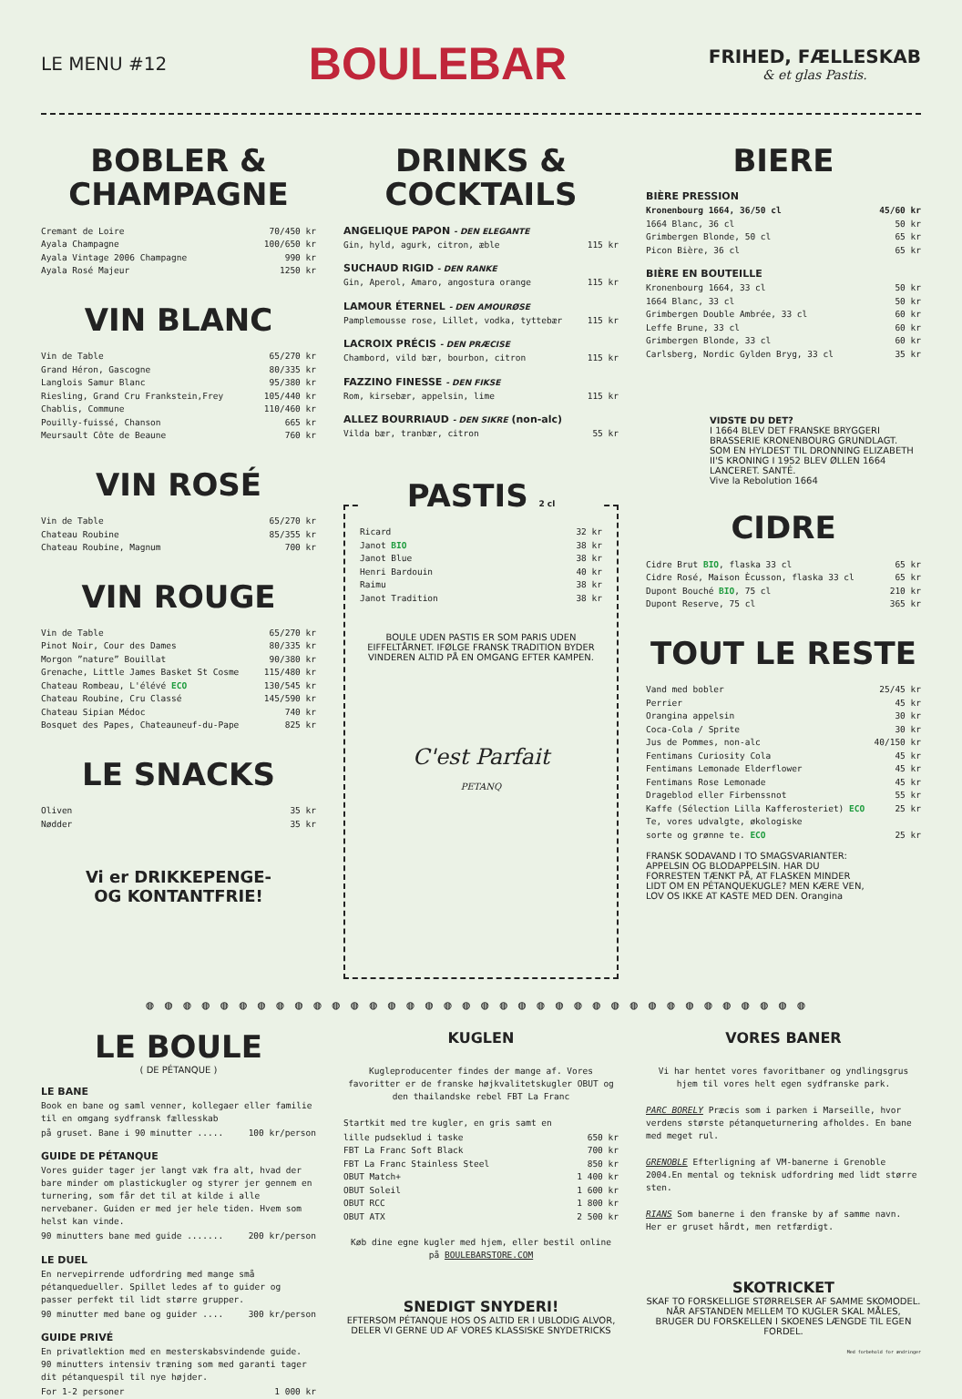LE MENU #12
BOULEBAR
FRIHED, FÆLLESKAB
& et glas Pastis.
BOBLER &
CHAMPAGNE
Cremant de Loire 70/450 kr
Ayala Champagne 100/650 kr
Ayala Vintage 2006 Champagne 990 kr
Ayala Rosé Majeur 1250 kr
VIN BLANC
Vin de Table 65/270 kr
Grand Héron, Gascogne 80/335 kr
Langlois Samur Blanc 95/380 kr
Riesling, Grand Cru Frankstein,Frey 105/440 kr
Chablis, Commune 110/460 kr
Pouilly-fuissé, Chanson 665 kr
Meursault Côte de Beaune 760 kr
VIN ROSÉ
Vin de Table 65/270 kr
Chateau Roubine 85/355 kr
Chateau Roubine, Magnum 700 kr
VIN ROUGE
Vin de Table 65/270 kr
Pinot Noir, Cour des Dames 80/335 kr
Morgon ”nature” Bouillat 90/380 kr
Grenache, Little James Basket St Cosme 115/480 kr
Chateau Rombeau, L'élévé ECO 130/545 kr
Chateau Roubine, Cru Classé 145/590 kr
Chateau Sipian Médoc 740 kr
Bosquet des Papes, Chateauneuf-du-Pape 825 kr
LE SNACKS
Oliven 35 kr
Nødder 35 kr
Vi er DRIKKEPENGE-
OG KONTANTFRIE!
DRINKS & COCKTAILS
ANGELIQUE PAPON - DEN ELEGANTE
Gin, hyld, agurk, citron, æble 115 kr
SUCHAUD RIGID - DEN RANKE
Gin, Aperol, Amaro, angostura orange 115 kr
LAMOUR ÉTERNEL - DEN AMOURØSE
Pamplemousse rose, Lillet, vodka, tyttebær 115 kr
LACROIX PRÉCIS - DEN PRÆCISE
Chambord, vild bær, bourbon, citron 115 kr
FAZZINO FINESSE - DEN FIKSE
Rom, kirsebær, appelsin, lime 115 kr
ALLEZ BOURRIAUD - DEN SIKRE (non-alc)
Vilda bær, tranbær, citron 55 kr
PASTIS 2 cl
Ricard 32 kr
Janot BIO 38 kr
Janot Blue 38 kr
Henri Bardouin 40 kr
Raimu 38 kr
Janot Tradition 38 kr
BOULE UDEN PASTIS ER SOM PARIS UDEN EIFFELTÅRNET. IFØLGE FRANSK TRADITION BYDER VINDEREN ALTID PÅ EN OMGANG EFTER KAMPEN.
C'est Parfait
PETANQ
BIERE
BIÈRE PRESSION
Kronenbourg 1664, 36/50 cl 45/60 kr
1664 Blanc, 36 cl 50 kr
Grimbergen Blonde, 50 cl 65 kr
Picon Bière, 36 cl 65 kr
BIÈRE EN BOUTEILLE
Kronenbourg 1664, 33 cl 50 kr
1664 Blanc, 33 cl 50 kr
Grimbergen Double Ambrée, 33 cl 60 kr
Leffe Brune, 33 cl 60 kr
Grimbergen Blonde, 33 cl 60 kr
Carlsberg, Nordic Gylden Bryg, 33 cl 35 kr
VIDSTE DU DET?
I 1664 BLEV DET FRANSKE BRYGGERI BRASSERIE KRONENBOURG GRUNDLAGT. SOM EN HYLDEST TIL DRONNING ELIZABETH II'S KRONING I 1952 BLEV ØLLEN 1664 LANCERET. SANTÉ.
Vive la Rebolution 1664
CIDRE
Cidre Brut BIO, flaska 33 cl 65 kr
Cidre Rosé, Maison Ècusson, flaska 33 cl 65 kr
Dupont Bouché BIO, 75 cl 210 kr
Dupont Reserve, 75 cl 365 kr
TOUT LE RESTE
Vand med bobler 25/45 kr
Perrier 45 kr
Orangina appelsin 30 kr
Coca-Cola / Sprite 30 kr
Jus de Pommes, non-alc 40/150 kr
Fentimans Curiosity Cola 45 kr
Fentimans Lemonade Elderflower 45 kr
Fentimans Rose Lemonade 45 kr
Drageblod eller Firbenssnot 55 kr
Kaffe (Sélection Lilla Kafferosteriet) ECO 25 kr
Te, vores udvalgte, økologiske
sorte og grønne te. ECO 25 kr
FRANSK SODAVAND I TO SMAGSVARIANTER: APPELSIN OG BLODAPPELSIN. HAR DU FORRESTEN TÆNKT PÅ, AT FLASKEN MINDER LIDT OM EN PÉTANQUEKUGLE? MEN KÆRE VEN, LOV OS IKKE AT KASTE MED DEN. Orangina
◍◍◍◍◍◍◍◍◍◍◍◍◍◍◍◍◍◍◍◍◍◍◍◍◍◍◍◍◍◍◍◍◍◍◍◍
LE BOULE
( DE PÉTANQUE )
LE BANE
Book en bane og saml venner, kollegaer eller familie til en omgang sydfransk fællesskab
på gruset. Bane i 90 minutter ..... 100 kr/person
GUIDE DE PÉTANQUE
Vores guider tager jer langt væk fra alt, hvad der bare minder om plastickugler og styrer jer gennem en turnering, som får det til at kilde i alle nervebaner. Guiden er med jer hele tiden. Hvem som helst kan vinde.
90 minutters bane med guide ....... 200 kr/person
LE DUEL
En nervepirrende udfordring med mange små pétanquedueller. Spillet ledes af to guider og passer perfekt til lidt større grupper.
90 minutter med bane og guider .... 300 kr/person
GUIDE PRIVÉ
En privatlektion med en mesterskabsvindende guide. 90 minutters intensiv træning som med garanti tager dit pétanquespil til nye højder.
For 1-2 personer 1 000 kr
KUGLEN
Kugleproducenter findes der mange af. Vores favoritter er de franske højkvalitetskugler OBUT og den thailandske rebel FBT La Franc
Startkit med tre kugler, en gris samt en
lille pudseklud i taske 650 kr
FBT La Franc Soft Black 700 kr
FBT La Franc Stainless Steel 850 kr
OBUT Match+ 1 400 kr
OBUT Soleil 1 600 kr
OBUT RCC 1 800 kr
OBUT ATX 2 500 kr
Køb dine egne kugler med hjem, eller bestil online på BOULEBARSTORE.COM
SNEDIGT SNYDERI!
EFTERSOM PÉTANQUE HOS OS ALTID ER I UBLODIG ALVOR, DELER VI GERNE UD AF VORES KLASSISKE SNYDETRICKS
VORES BANER
Vi har hentet vores favoritbaner og yndlingsgrus hjem til vores helt egen sydfranske park.
PARC BORELY Præcis som i parken i Marseille, hvor verdens største pétanqueturnering afholdes. En bane med meget rul.
GRENOBLE Efterligning af VM-banerne i Grenoble 2004.En mental og teknisk udfordring med lidt større sten.
RIANS Som banerne i den franske by af samme navn. Her er gruset hårdt, men retfærdigt.
SKOTRICKET
SKAF TO FORSKELLIGE STØRRELSER AF SAMME SKOMODEL. NÅR AFSTANDEN MELLEM TO KUGLER SKAL MÅLES, BRUGER DU FORSKELLEN I SKOENES LÆNGDE TIL EGEN FORDEL.
Med forbehold for ændringer